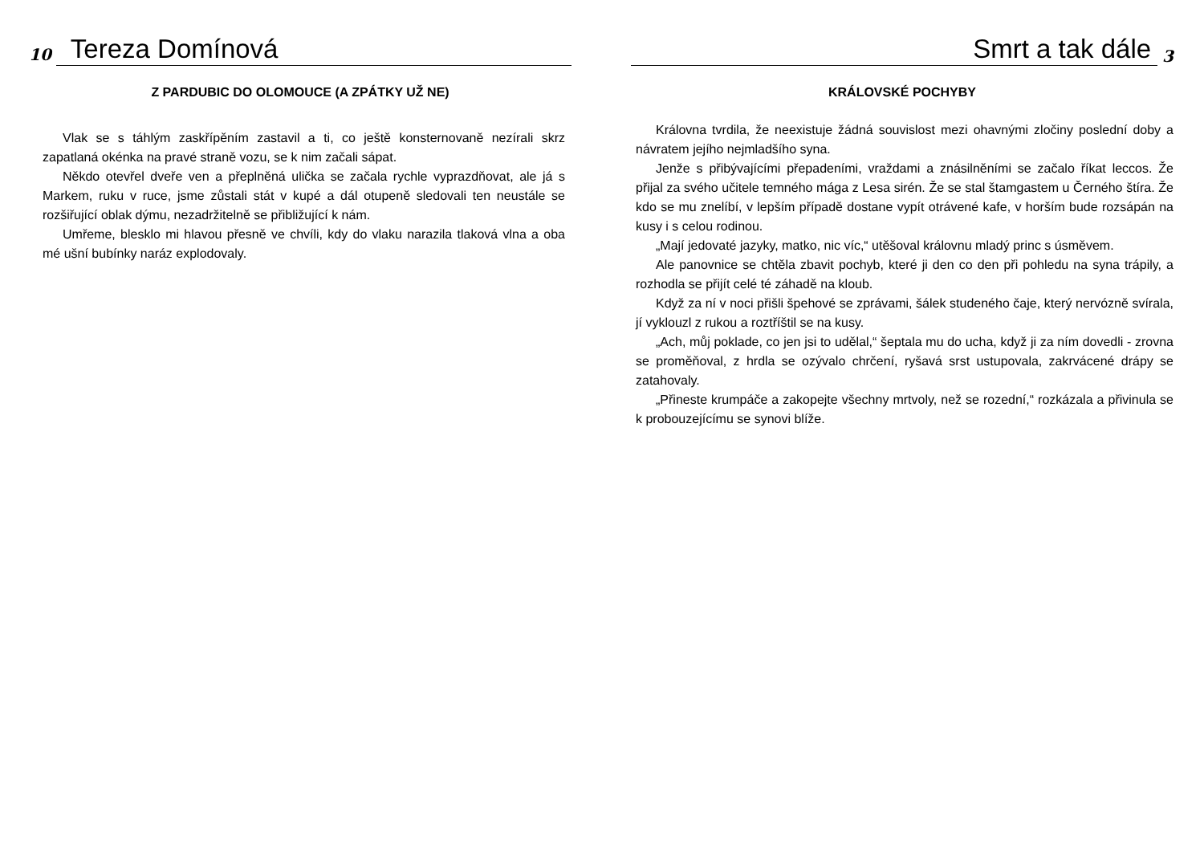10 Tereza Domínová
Z PARDUBIC DO OLOMOUCE (A ZPÁTKY UŽ NE)
Vlak se s táhlým zaskřípěním zastavil a ti, co ještě konsternovaně nezírali skrz zapatlaná okénka na pravé straně vozu, se k nim začali sápat.
Někdo otevřel dveře ven a přeplněná ulička se začala rychle vyprazdňovat, ale já s Markem, ruku v ruce, jsme zůstali stát v kupé a dál otupeně sledovali ten neustále se rozšiřující oblak dýmu, nezadržitelně se přibližující k nám.
Umřeme, blesklo mi hlavou přesně ve chvíli, kdy do vlaku narazila tlaková vlna a oba mé ušní bubínky naráz explodovaly.
Smrt a tak dále 3
KRÁLOVSKÉ POCHYBY
Královna tvrdila, že neexistuje žádná souvislost mezi ohavnými zločiny poslední doby a návratem jejího nejmladšího syna.
Jenže s přibývajícími přepadeními, vraždami a znásilněními se začalo říkat leccos. Že přijal za svého učitele temného mága z Lesa sirén. Že se stal štamgastem u Černého štíra. Že kdo se mu znelíbí, v lepším případě dostane vypít otrávené kafe, v horším bude rozsápán na kusy i s celou rodinou.
„Mají jedovaté jazyky, matko, nic víc,“ utěšoval královnu mladý princ s úsměvem.
Ale panovnice se chtěla zbavit pochyb, které ji den co den při pohledu na syna trápily, a rozhodla se přijít celé té záhadě na kloub.
Když za ní v noci přišli špehové se zprávami, šálek studeného čaje, který nervózně svírala, jí vyklouzl z rukou a roztříštil se na kusy.
„Ach, můj poklade, co jen jsi to udělal,“ šeptala mu do ucha, když ji za ním dovedli - zrovna se proměňoval, z hrdla se ozývalo chrčení, ryšavá srst ustupovala, zakrvácené drápy se zatahovaly.
„Přineste krumpáče a zakopejte všechny mrtvoly, než se rozední,“ rozkázala a přivinula se k probouzejícímu se synovi blíže.